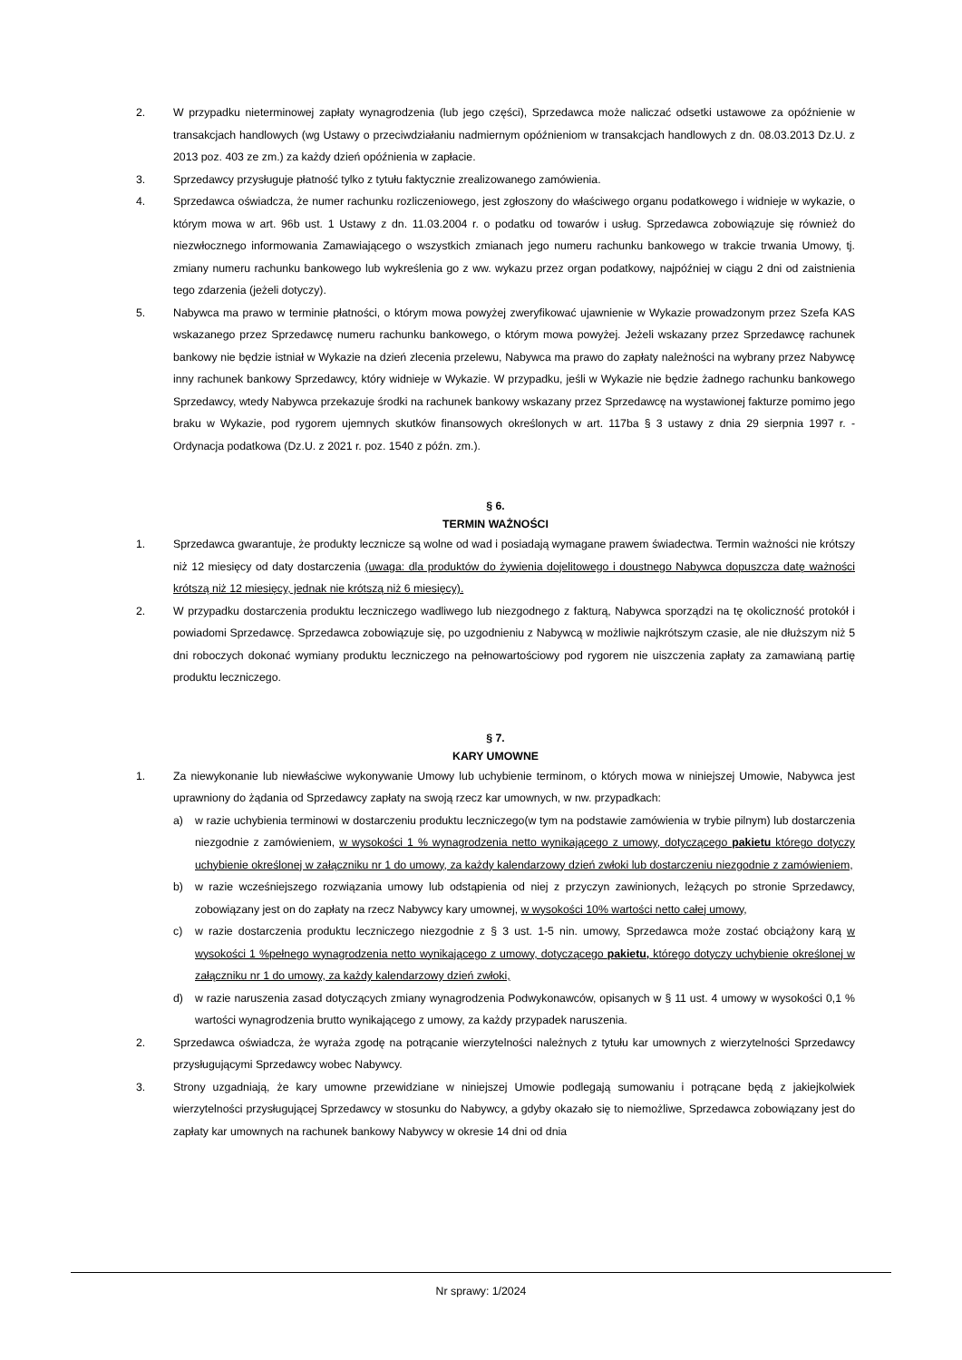2. W przypadku nieterminowej zapłaty wynagrodzenia (lub jego części), Sprzedawca może naliczać odsetki ustawowe za opóźnienie w transakcjach handlowych (wg Ustawy o przeciwdziałaniu nadmiernym opóźnieniom w transakcjach handlowych z dn. 08.03.2013 Dz.U. z 2013 poz. 403 ze zm.) za każdy dzień opóźnienia w zapłacie.
3. Sprzedawcy przysługuje płatność tylko z tytułu faktycznie zrealizowanego zamówienia.
4. Sprzedawca oświadcza, że numer rachunku rozliczeniowego, jest zgłoszony do właściwego organu podatkowego i widnieje w wykazie, o którym mowa w art. 96b ust. 1 Ustawy z dn. 11.03.2004 r. o podatku od towarów i usług. Sprzedawca zobowiązuje się również do niezwłocznego informowania Zamawiającego o wszystkich zmianach jego numeru rachunku bankowego w trakcie trwania Umowy, tj. zmiany numeru rachunku bankowego lub wykreślenia go z ww. wykazu przez organ podatkowy, najpóźniej w ciągu 2 dni od zaistnienia tego zdarzenia (jeżeli dotyczy).
5. Nabywca ma prawo w terminie płatności, o którym mowa powyżej zweryfikować ujawnienie w Wykazie prowadzonym przez Szefa KAS wskazanego przez Sprzedawcę numeru rachunku bankowego, o którym mowa powyżej. Jeżeli wskazany przez Sprzedawcę rachunek bankowy nie będzie istniał w Wykazie na dzień zlecenia przelewu, Nabywca ma prawo do zapłaty należności na wybrany przez Nabywcę inny rachunek bankowy Sprzedawcy, który widnieje w Wykazie. W przypadku, jeśli w Wykazie nie będzie żadnego rachunku bankowego Sprzedawcy, wtedy Nabywca przekazuje środki na rachunek bankowy wskazany przez Sprzedawcę na wystawionej fakturze pomimo jego braku w Wykazie, pod rygorem ujemnych skutków finansowych określonych w art. 117ba § 3 ustawy z dnia 29 sierpnia 1997 r. - Ordynacja podatkowa (Dz.U. z 2021 r. poz. 1540 z późn. zm.).
§ 6.
TERMIN WAŻNOŚCI
1. Sprzedawca gwarantuje, że produkty lecznicze są wolne od wad i posiadają wymagane prawem świadectwa. Termin ważności nie krótszy niż 12 miesięcy od daty dostarczenia (uwaga: dla produktów do żywienia dojelitowego i doustnego Nabywca dopuszcza datę ważności krótszą niż 12 miesięcy, jednak nie krótszą niż 6 miesięcy).
2. W przypadku dostarczenia produktu leczniczego wadliwego lub niezgodnego z fakturą, Nabywca sporządzi na tę okoliczność protokół i powiadomi Sprzedawcę. Sprzedawca zobowiązuje się, po uzgodnieniu z Nabywcą w możliwie najkrótszym czasie, ale nie dłuższym niż 5 dni roboczych dokonać wymiany produktu leczniczego na pełnowartościowy pod rygorem nie uiszczenia zapłaty za zamawianą partię produktu leczniczego.
§ 7.
KARY UMOWNE
1. Za niewykonanie lub niewłaściwe wykonywanie Umowy lub uchybienie terminom, o których mowa w niniejszej Umowie, Nabywca jest uprawniony do żądania od Sprzedawcy zapłaty na swoją rzecz kar umownych, w nw. przypadkach:
a) w razie uchybienia terminowi w dostarczeniu produktu leczniczego(w tym na podstawie zamówienia w trybie pilnym) lub dostarczenia niezgodnie z zamówieniem, w wysokości 1 % wynagrodzenia netto wynikającego z umowy, dotyczącego pakietu którego dotyczy uchybienie określonej w załączniku nr 1 do umowy, za każdy kalendarzowy dzień zwłoki lub dostarczeniu niezgodnie z zamówieniem,
b) w razie wcześniejszego rozwiązania umowy lub odstąpienia od niej z przyczyn zawinionych, leżących po stronie Sprzedawcy, zobowiązany jest on do zapłaty na rzecz Nabywcy kary umownej, w wysokości 10% wartości netto całej umowy,
c) w razie dostarczenia produktu leczniczego niezgodnie z § 3 ust. 1-5 nin. umowy, Sprzedawca może zostać obciążony karą w wysokości 1 %pełnego wynagrodzenia netto wynikającego z umowy, dotyczącego pakietu, którego dotyczy uchybienie określonej w załączniku nr 1 do umowy, za każdy kalendarzowy dzień zwłoki,
d) w razie naruszenia zasad dotyczących zmiany wynagrodzenia Podwykonawców, opisanych w § 11 ust. 4 umowy w wysokości 0,1 % wartości wynagrodzenia brutto wynikającego z umowy, za każdy przypadek naruszenia.
2. Sprzedawca oświadcza, że wyraża zgodę na potrącanie wierzytelności należnych z tytułu kar umownych z wierzytelności Sprzedawcy przysługującymi Sprzedawcy wobec Nabywcy.
3. Strony uzgadniają, że kary umowne przewidziane w niniejszej Umowie podlegają sumowaniu i potrącane będą z jakiejkolwiek wierzytelności przysługującej Sprzedawcy w stosunku do Nabywcy, a gdyby okazało się to niemożliwe, Sprzedawca zobowiązany jest do zapłaty kar umownych na rachunek bankowy Nabywcy w okresie 14 dni od dnia
Nr sprawy: 1/2024